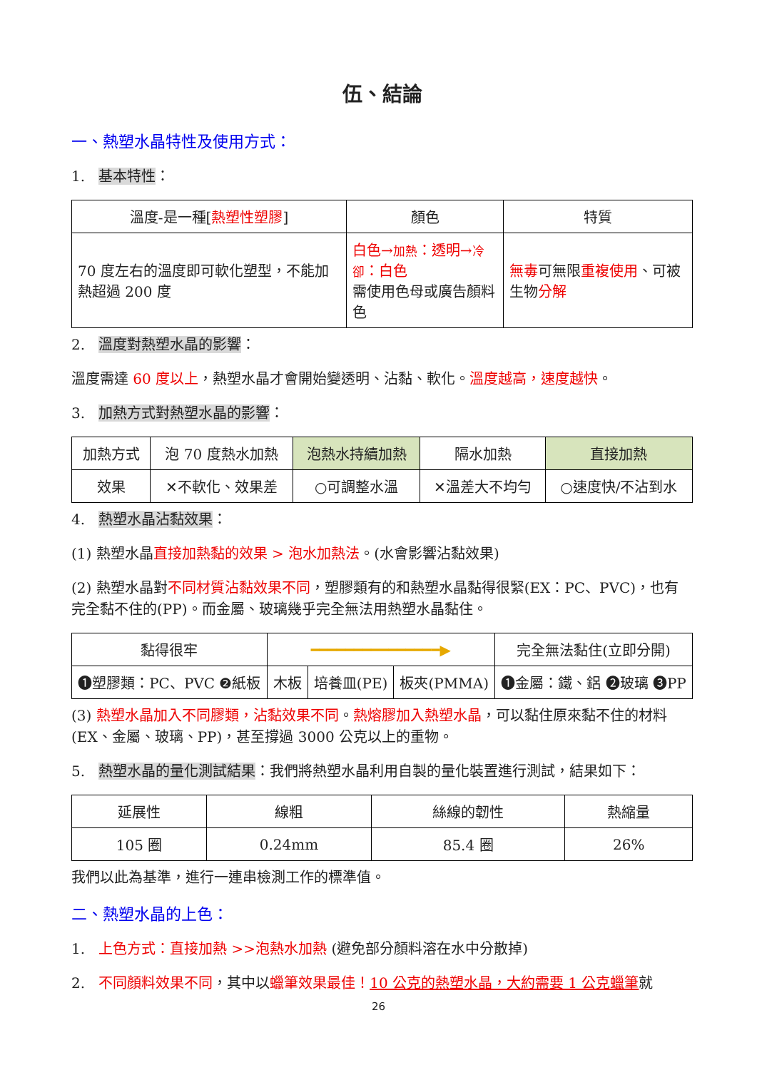伍、結論
一、熱塑水晶特性及使用方式：
1. 基本特性：
| 溫度-是一種[ 熱塑性塑膠 ] | 顏色 | 特質 |
| --- | --- | --- |
| 70 度左右的溫度即可軟化塑型，不能加熱超過 200 度 | 白色→ 加熱 ：透明→ 冷卻 ：白色 需使用色母或廣告顏料色 | 無毒 可無限 重複使用 、可被生物 分解 |
2. 溫度對熱塑水晶的影響：
溫度需達 60 度以上，熱塑水晶才會開始變透明、沾黏、軟化。溫度越高，速度越快。
3. 加熱方式對熱塑水晶的影響：
| 加熱方式 | 泡 70 度熱水加熱 | 泡熱水持續加熱 | 隔水加熱 | 直接加熱 |
| 效果 | ✕不軟化、效果差 | ○可調整水溫 | ✕溫差大不均勻 | ○速度快/不沾到水 |
4. 熱塑水晶沾黏效果：
(1) 熱塑水晶直接加熱黏的效果 > 泡水加熱法。(水會影響沾黏效果)
(2) 熱塑水晶對不同材質沾黏效果不同，塑膠類有的和熱塑水晶黏得很緊(EX：PC、PVC)，也有完全黏不住的(PP)。而金屬、玻璃幾乎完全無法用熱塑水晶黏住。
| 黏得很牢 | ━━━━━━━━━━━━━━━▶ | | | 完全無法黏住(立即分開) |
| ❶塑膠類：PC、PVC ❷紙板 | 木板 | 培養皿(PE) | 板夾(PMMA) | ❶金屬：鐵、鋁 ❷玻璃 ❸PP |
(3) 熱塑水晶加入不同膠類，沾黏效果不同。熱熔膠加入熱塑水晶，可以黏住原來黏不住的材料(EX、金屬、玻璃、PP)，甚至撐過 3000 公克以上的重物。
5. 熱塑水晶的量化測試結果：我們將熱塑水晶利用自製的量化裝置進行測試，結果如下：
| 延展性 | 線粗 | 絲線的韌性 | 熱縮量 |
| --- | --- | --- | --- |
| 105 圈 | 0.24mm | 85.4 圈 | 26% |
我們以此為基準，進行一連串檢測工作的標準值。
二、熱塑水晶的上色：
1. 上色方式：直接加熱 >>泡熱水加熱 (避免部分顏料溶在水中分散掉)
2. 不同顏料效果不同，其中以蠟筆效果最佳！10 公克的熱塑水晶，大約需要 1 公克蠟筆就
26